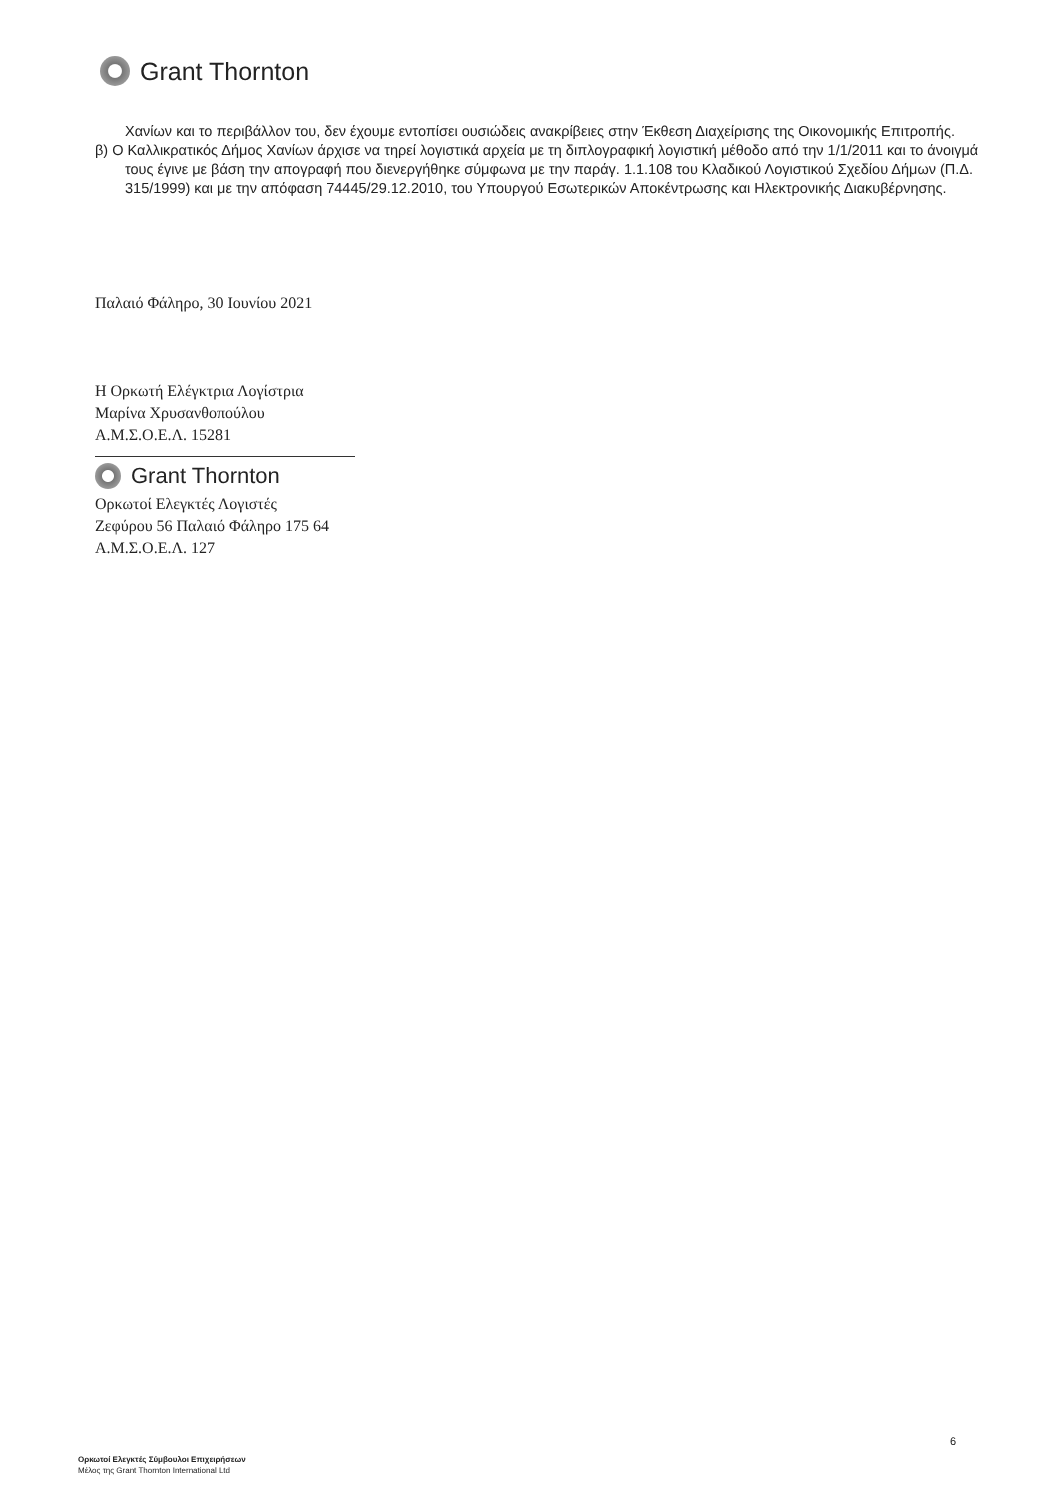Grant Thornton
Χανίων και το περιβάλλον του, δεν έχουμε εντοπίσει ουσιώδεις ανακρίβειες στην Έκθεση Διαχείρισης της Οικονομικής Επιτροπής.
β) Ο Καλλικρατικός Δήμος Χανίων άρχισε να τηρεί λογιστικά αρχεία με τη διπλογραφική λογιστική μέθοδο από την 1/1/2011 και το άνοιγμά τους έγινε με βάση την απογραφή που διενεργήθηκε σύμφωνα με την παράγ. 1.1.108 του Κλαδικού Λογιστικού Σχεδίου Δήμων (Π.Δ. 315/1999) και με την απόφαση 74445/29.12.2010, του Υπουργού Εσωτερικών Αποκέντρωσης και Ηλεκτρονικής Διακυβέρνησης.
Παλαιό Φάληρο, 30 Ιουνίου 2021
Η Ορκωτή Ελέγκτρια Λογίστρια
Μαρίνα Χρυσανθοπούλου
Α.Μ.Σ.Ο.Ε.Λ. 15281
Grant Thornton
Ορκωτοί Ελεγκτές Λογιστές
Ζεφύρου 56 Παλαιό Φάληρο 175 64
Α.Μ.Σ.Ο.Ε.Λ. 127
6
Ορκωτοί Ελεγκτές Σύμβουλοι Επιχειρήσεων
Μέλος της Grant Thornton International Ltd